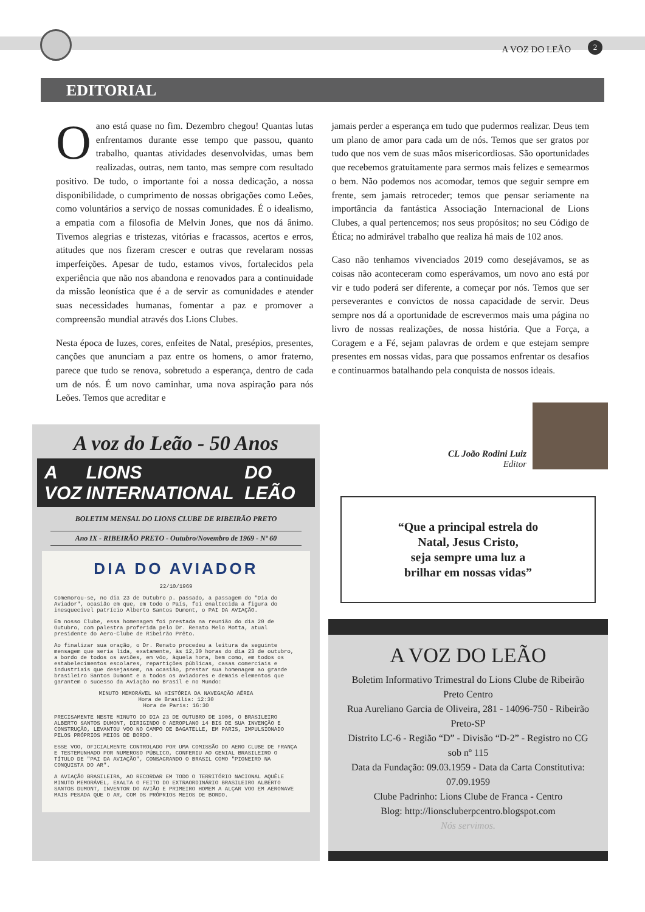A VOZ DO LEÃO 2
EDITORIAL
O ano está quase no fim. Dezembro chegou! Quantas lutas enfrentamos durante esse tempo que passou, quanto trabalho, quantas atividades desenvolvidas, umas bem realizadas, outras, nem tanto, mas sempre com resultado positivo. De tudo, o importante foi a nossa dedicação, a nossa disponibilidade, o cumprimento de nossas obrigações como Leões, como voluntários a serviço de nossas comunidades. É o idealismo, a empatia com a filosofia de Melvin Jones, que nos dá ânimo. Tivemos alegrias e tristezas, vitórias e fracassos, acertos e erros, atitudes que nos fizeram crescer e outras que revelaram nossas imperfeições. Apesar de tudo, estamos vivos, fortalecidos pela experiência que não nos abandona e renovados para a continuidade da missão leonística que é a de servir as comunidades e atender suas necessidades humanas, fomentar a paz e promover a compreensão mundial através dos Lions Clubes.
Nesta época de luzes, cores, enfeites de Natal, presépios, presentes, canções que anunciam a paz entre os homens, o amor fraterno, parece que tudo se renova, sobretudo a esperança, dentro de cada um de nós. É um novo caminhar, uma nova aspiração para nós Leões. Temos que acreditar e
jamais perder a esperança em tudo que pudermos realizar. Deus tem um plano de amor para cada um de nós. Temos que ser gratos por tudo que nos vem de suas mãos misericordiosas. São oportunidades que recebemos gratuitamente para sermos mais felizes e semearmos o bem. Não podemos nos acomodar, temos que seguir sempre em frente, sem jamais retroceder; temos que pensar seriamente na importância da fantástica Associação Internacional de Lions Clubes, a qual pertencemos; nos seus propósitos; no seu Código de Ética; no admirável trabalho que realiza há mais de 102 anos.
Caso não tenhamos vivenciados 2019 como desejávamos, se as coisas não aconteceram como esperávamos, um novo ano está por vir e tudo poderá ser diferente, a começar por nós. Temos que ser perseverantes e convictos de nossa capacidade de servir. Deus sempre nos dá a oportunidade de escrevermos mais uma página no livro de nossas realizações, de nossa história. Que a Força, a Coragem e a Fé, sejam palavras de ordem e que estejam sempre presentes em nossas vidas, para que possamos enfrentar os desafios e continuarmos batalhando pela conquista de nossos ideais.
A voz do Leão - 50 Anos
A VOZ LIONS INTERNATIONAL DO LEÃO
BOLETIM MENSAL DO LIONS CLUBE DE RIBEIRÃO PRETO
Ano IX - RIBEIRÃO PRETO - Outubro/Novembro de 1969 - Nº 60
DIA DO AVIADOR
22/10/1969
Comemorou-se, no dia 23 de Outubro p. passado, a passagem do "Dia do Aviador", ocasião em que, em todo o País, foi enaltecida a figura do inesquecível patrício Alberto Santos Dumont, o PAI DA AVIAÇÃO.
Em nosso Clube, essa homenagem foi prestada na reunião do dia 20 de Outubro, com palestra proferida pelo Dr. Renato Melo Motta, atual presidente do Aero-Clube de Ribeirão Prêto.
Ao finalizar sua oração, o Dr. Renato procedeu a leitura da seguinte mensagem que seria lida, exatamente, às 12,30 horas do dia 23 de outubro, a bordo de todos os aviões, em vôo, àquela hora, bem como, em todos os estabelecimentos escolares, repartições públicas, casas comerciais e industriais que desejassem, na ocasião, prestar sua homenagem ao grande brasileiro Santos Dumont e a todos os aviadores e demais elementos que garantem o sucesso da Aviação no Brasil e no Mundo:
MINUTO MEMORÁVEL NA HISTÓRIA DA NAVEGAÇÃO AÉREA
Hora de Brasília: 12:30
Hora de Paris: 16:30
PRECISAMENTE NESTE MINUTO DO DIA 23 DE OUTUBRO DE 1906, O BRASILEIRO ALBERTO SANTOS DUMONT, DIRIGINDO O AEROPLANO 14 BIS DE SUA INVENÇÃO E CONSTRUÇÃO, LEVANTOU VOO NO CAMPO DE BAGATELLE, EM PARIS, IMPULSIONADO PELOS PRÓPRIOS MEIOS DE BORDO.
ESSE VOO, OFICIALMENTE CONTROLADO POR UMA COMISSÃO DO AERO CLUBE DE FRANÇA E TESTEMUNHADO POR NUMEROSO PÚBLICO, CONFERIU AO GENIAL BRASILEIRO O TÍTULO DE "PAI DA AVIAÇÃO", CONSAGRANDO O BRASIL COMO "PIONEIRO NA CONQUISTA DO AR".
A AVIAÇÃO BRASILEIRA, AO RECORDAR EM TODO O TERRITÓRIO NACIONAL AQUÊLE MINUTO MEMORÁVEL, EXALTA O FEITO DO EXTRAORDINÁRIO BRASILEIRO ALBERTO SANTOS DUMONT, INVENTOR DO AVIÃO E PRIMEIRO HOMEM A ALÇAR VOO EM AERONAVE MAIS PESADA QUE O AR, COM OS PRÓPRIOS MEIOS DE BORDO.
CL João Rodini Luiz
Editor
“Que a principal estrela do
Natal, Jesus Cristo,
seja sempre uma luz a
brilhar em nossas vidas”
A VOZ DO LEÃO
Boletim Informativo Trimestral do Lions Clube de Ribeirão Preto Centro
Rua Aureliano Garcia de Oliveira, 281 - 14096-750 - Ribeirão Preto-SP
Distrito LC-6 - Região “D” - Divisão “D-2” - Registro no CG sob nº 115
Data da Fundação: 09.03.1959 - Data da Carta Constitutiva: 07.09.1959
Clube Padrinho: Lions Clube de Franca - Centro
Blog: http://lionscluberpcentro.blogspot.com
Nós servimos.